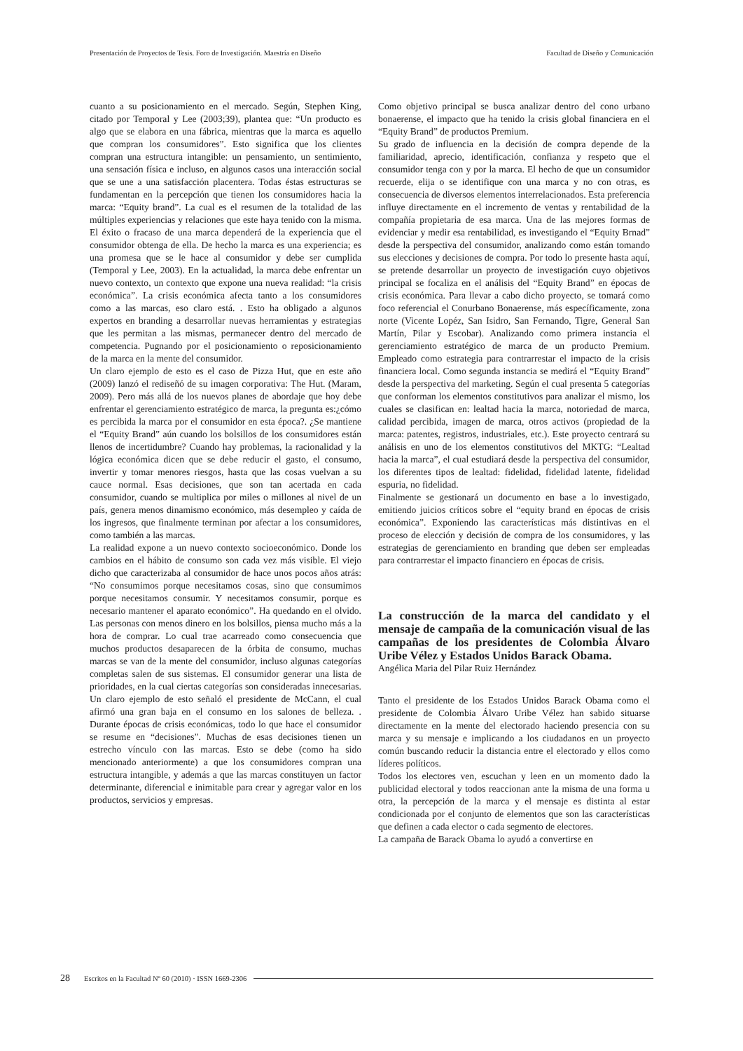Presentación de Proyectos de Tesis. Foro de Investigación. Maestría en Diseño Facultad de Diseño y Comunicación
cuanto a su posicionamiento en el mercado. Según, Stephen King, citado por Temporal y Lee (2003;39), plantea que: “Un producto es algo que se elabora en una fábrica, mientras que la marca es aquello que compran los consumidores”. Esto significa que los clientes compran una estructura intangible: un pensamiento, un sentimiento, una sensación física e incluso, en algunos casos una interacción social que se une a una satisfacción placentera. Todas éstas estructuras se fundamentan en la percepción que tienen los consumidores hacia la marca: “Equity brand”. La cual es el resumen de la totalidad de las múltiples experiencias y relaciones que este haya tenido con la misma. El éxito o fracaso de una marca dependerá de la experiencia que el consumidor obtenga de ella. De hecho la marca es una experiencia; es una promesa que se le hace al consumidor y debe ser cumplida (Temporal y Lee, 2003). En la actualidad, la marca debe enfrentar un nuevo contexto, un contexto que expone una nueva realidad: “la crisis económica”. La crisis económica afecta tanto a los consumidores como a las marcas, eso claro está. . Esto ha obligado a algunos expertos en branding a desarrollar nuevas herramientas y estrategias que les permitan a las mismas, permanecer dentro del mercado de competencia. Pugnando por el posicionamiento o reposicionamiento de la marca en la mente del consumidor.
Un claro ejemplo de esto es el caso de Pizza Hut, que en este año (2009) lanzó el rediseñó de su imagen corporativa: The Hut. (Maram, 2009). Pero más allá de los nuevos planes de abordaje que hoy debe enfrentar el gerenciamiento estratégico de marca, la pregunta es:¿cómo es percibida la marca por el consumidor en esta época?. ¿Se mantiene el “Equity Brand” aún cuando los bolsillos de los consumidores están llenos de incertidumbre? Cuando hay problemas, la racionalidad y la lógica económica dicen que se debe reducir el gasto, el consumo, invertir y tomar menores riesgos, hasta que las cosas vuelvan a su cauce normal. Esas decisiones, que son tan acertada en cada consumidor, cuando se multiplica por miles o millones al nivel de un país, genera menos dinamismo económico, más desempleo y caída de los ingresos, que finalmente terminan por afectar a los consumidores, como también a las marcas.
La realidad expone a un nuevo contexto socioeconómico. Donde los cambios en el hábito de consumo son cada vez más visible. El viejo dicho que caracterizaba al consumidor de hace unos pocos años atrás: “No consumimos porque necesitamos cosas, sino que consumimos porque necesitamos consumir. Y necesitamos consumir, porque es necesario mantener el aparato económico”. Ha quedando en el olvido. Las personas con menos dinero en los bolsillos, piensa mucho más a la hora de comprar. Lo cual trae acarreado como consecuencia que muchos productos desaparecen de la órbita de consumo, muchas marcas se van de la mente del consumidor, incluso algunas categorías completas salen de sus sistemas. El consumidor generar una lista de prioridades, en la cual ciertas categorías son consideradas innecesarias. Un claro ejemplo de esto señaló el presidente de McCann, el cual afirmó una gran baja en el consumo en los salones de belleza. . Durante épocas de crisis económicas, todo lo que hace el consumidor se resume en “decisiones”. Muchas de esas decisiones tienen un estrecho vínculo con las marcas. Esto se debe (como ha sido mencionado anteriormente) a que los consumidores compran una estructura intangible, y además a que las marcas constituyen un factor determinante, diferencial e inimitable para crear y agregar valor en los productos, servicios y empresas.
Como objetivo principal se busca analizar dentro del cono urbano bonaerense, el impacto que ha tenido la crisis global financiera en el “Equity Brand” de productos Premium.
Su grado de influencia en la decisión de compra depende de la familiaridad, aprecio, identificación, confianza y respeto que el consumidor tenga con y por la marca. El hecho de que un consumidor recuerde, elija o se identifique con una marca y no con otras, es consecuencia de diversos elementos interrelacionados. Esta preferencia influye directamente en el incremento de ventas y rentabilidad de la compañía propietaria de esa marca. Una de las mejores formas de evidenciar y medir esa rentabilidad, es investigando el “Equity Brnad” desde la perspectiva del consumidor, analizando como están tomando sus elecciones y decisiones de compra. Por todo lo presente hasta aquí, se pretende desarrollar un proyecto de investigación cuyo objetivos principal se focaliza en el análisis del “Equity Brand” en épocas de crisis económica. Para llevar a cabo dicho proyecto, se tomará como foco referencial el Conurbano Bonaerense, más específicamente, zona norte (Vicente Lopéz, San Isidro, San Fernando, Tigre, General San Martín, Pilar y Escobar). Analizando como primera instancia el gerenciamiento estratégico de marca de un producto Premium. Empleado como estrategia para contrarrestar el impacto de la crisis financiera local. Como segunda instancia se medirá el “Equity Brand” desde la perspectiva del marketing. Según el cual presenta 5 categorías que conforman los elementos constitutivos para analizar el mismo, los cuales se clasifican en: lealtad hacia la marca, notoriedad de marca, calidad percibida, imagen de marca, otros activos (propiedad de la marca: patentes, registros, industriales, etc.). Este proyecto centrará su análisis en uno de los elementos constitutivos del MKTG: “Lealtad hacia la marca”, el cual estudiará desde la perspectiva del consumidor, los diferentes tipos de lealtad: fidelidad, fidelidad latente, fidelidad espuria, no fidelidad.
Finalmente se gestionará un documento en base a lo investigado, emitiendo juicios críticos sobre el “equity brand en épocas de crisis económica”. Exponiendo las características más distintivas en el proceso de elección y decisión de compra de los consumidores, y las estrategias de gerenciamiento en branding que deben ser empleadas para contrarrestar el impacto financiero en épocas de crisis.
La construcción de la marca del candidato y el mensaje de campaña de la comunicación visual de las campañas de los presidentes de Colombia Álvaro Uribe Vélez y Estados Unidos Barack Obama.
Angélica Maria del Pilar Ruiz Hernández
Tanto el presidente de los Estados Unidos Barack Obama como el presidente de Colombia Álvaro Uribe Vélez han sabido situarse directamente en la mente del electorado haciendo presencia con su marca y su mensaje e implicando a los ciudadanos en un proyecto común buscando reducir la distancia entre el electorado y ellos como líderes políticos.
Todos los electores ven, escuchan y leen en un momento dado la publicidad electoral y todos reaccionan ante la misma de una forma u otra, la percepción de la marca y el mensaje es distinta al estar condicionada por el conjunto de elementos que son las características que definen a cada elector o cada segmento de electores.
La campaña de Barack Obama lo ayudó a convertirse en
28 Escritos en la Facultad Nº 60 (2010) · ISSN 1669-2306